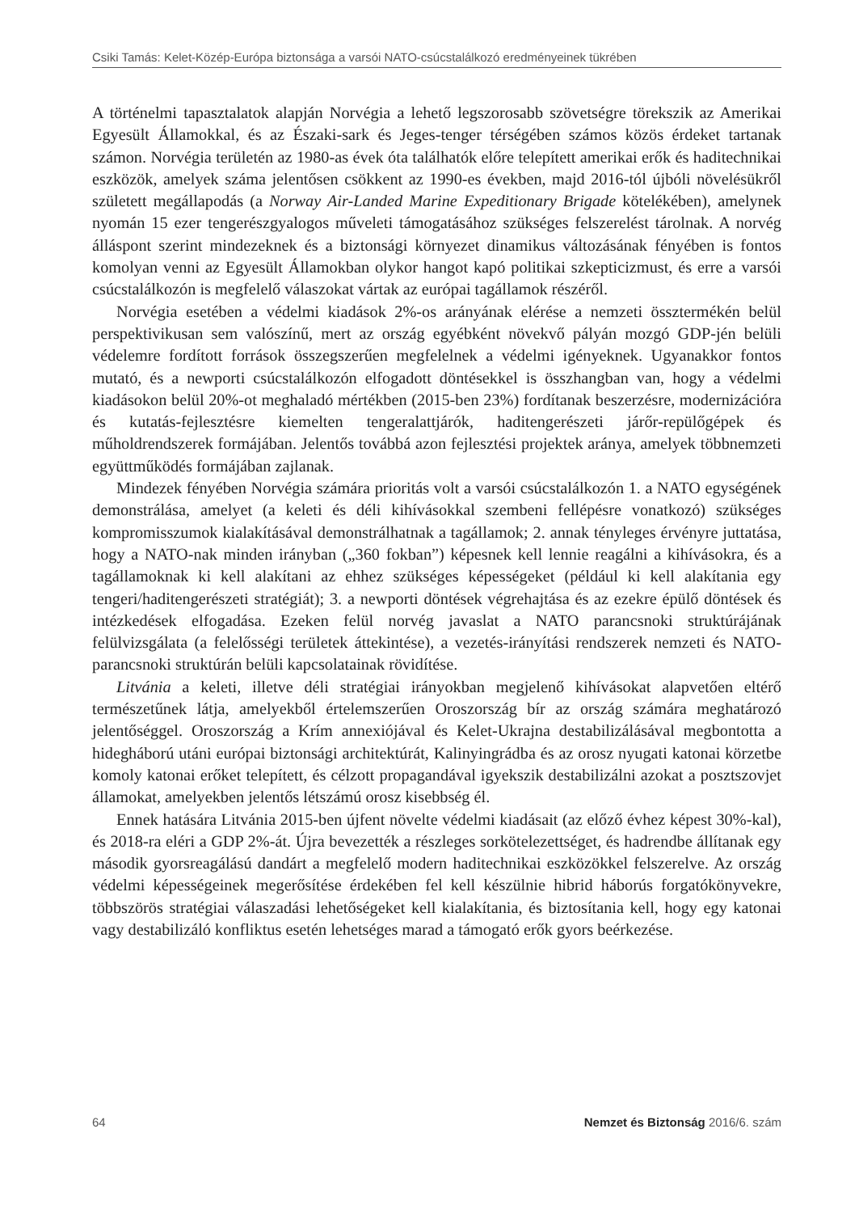Csiki Tamás: Kelet-Közép-Európa biztonsága a varsói NATO-csúcstalálkozó eredményeinek tükrében
A történelmi tapasztalatok alapján Norvégia a lehető legszorosabb szövetségre törekszik az Amerikai Egyesült Államokkal, és az Északi-sark és Jeges-tenger térségében számos közös érdeket tartanak számon. Norvégia területén az 1980-as évek óta találhatók előre telepített amerikai erők és haditechnikai eszközök, amelyek száma jelentősen csökkent az 1990-es években, majd 2016-tól újbóli növelésükről született megállapodás (a Norway Air-Landed Marine Expeditionary Brigade kötelékében), amelynek nyomán 15 ezer tengerészgyalogos műveleti támogatásához szükséges felszerelést tárolnak. A norvég álláspont szerint mindezeknek és a biztonsági környezet dinamikus változásának fényében is fontos komolyan venni az Egyesült Államokban olykor hangot kapó politikai szkepticizmust, és erre a varsói csúcstalálkozón is megfelelő válaszokat vártak az európai tagállamok részéről.
Norvégia esetében a védelmi kiadások 2%-os arányának elérése a nemzeti össztermékén belül perspektivikusan sem valószínű, mert az ország egyébként növekvő pályán mozgó GDP-jén belüli védelemre fordított források összegszerűen megfelelnek a védelmi igényeknek. Ugyanakkor fontos mutató, és a newporti csúcstalálkozón elfogadott döntésekkel is összhangban van, hogy a védelmi kiadásokon belül 20%-ot meghaladó mértékben (2015-ben 23%) fordítanak beszerzésre, modernizációra és kutatás-fejlesztésre kiemelten tengeralattjárók, haditengerészeti járőr-repülőgépek és műholdrendszerek formájában. Jelentős továbbá azon fejlesztési projektek aránya, amelyek többnemzeti együttműködés formájában zajlanak.
Mindezek fényében Norvégia számára prioritás volt a varsói csúcstalálkozón 1. a NATO egységének demonstrálása, amelyet (a keleti és déli kihívásokkal szembeni fellépésre vonatkozó) szükséges kompromisszumok kialakításával demonstrálhatnak a tagállamok; 2. annak tényleges érvényre juttatása, hogy a NATO-nak minden irányban („360 fokban”) képesnek kell lennie reagálni a kihívásokra, és a tagállamoknak ki kell alakítani az ehhez szükséges képességeket (például ki kell alakítania egy tengeri/haditengerészeti stratégiát); 3. a newporti döntések végrehajtása és az ezekre épülő döntések és intézkedések elfogadása. Ezeken felül norvég javaslat a NATO parancsnoki struktúrájának felülvizsgálata (a felelősségi területek áttekintése), a vezetés-irányítási rendszerek nemzeti és NATO-parancsnoki struktúrán belüli kapcsolatainak rövidítése.
Litvánia a keleti, illetve déli stratégiai irányokban megjelenő kihívásokat alapvetően eltérő természetűnek látja, amelyekből értelemszerűen Oroszország bír az ország számára meghatározó jelentőséggel. Oroszország a Krím annexiójával és Kelet-Ukrajna destabilizálásával megbontotta a hidegháború utáni európai biztonsági architektúrát, Kalinyingrádba és az orosz nyugati katonai körzetbe komoly katonai erőket telepített, és célzott propagandával igyekszik destabilizálni azokat a posztszovjet államokat, amelyekben jelentős létszámú orosz kisebbség él.
Ennek hatására Litvánia 2015-ben újfent növelte védelmi kiadásait (az előző évhez képest 30%-kal), és 2018-ra eléri a GDP 2%-át. Újra bevezették a részleges sorkötelezettséget, és hadrendbe állítanak egy második gyorsreagálású dandárt a megfelelő modern haditechnikai eszközökkel felszerelve. Az ország védelmi képességeinek megerősítése érdekében fel kell készülnie hibrid háborús forgatókönyvekre, többszörös stratégiai válaszadási lehetőségeket kell kialakítania, és biztosítania kell, hogy egy katonai vagy destabilizáló konfliktus esetén lehetséges marad a támogató erők gyors beérkezése.
64 Nemzet és Biztonság 2016/6. szám